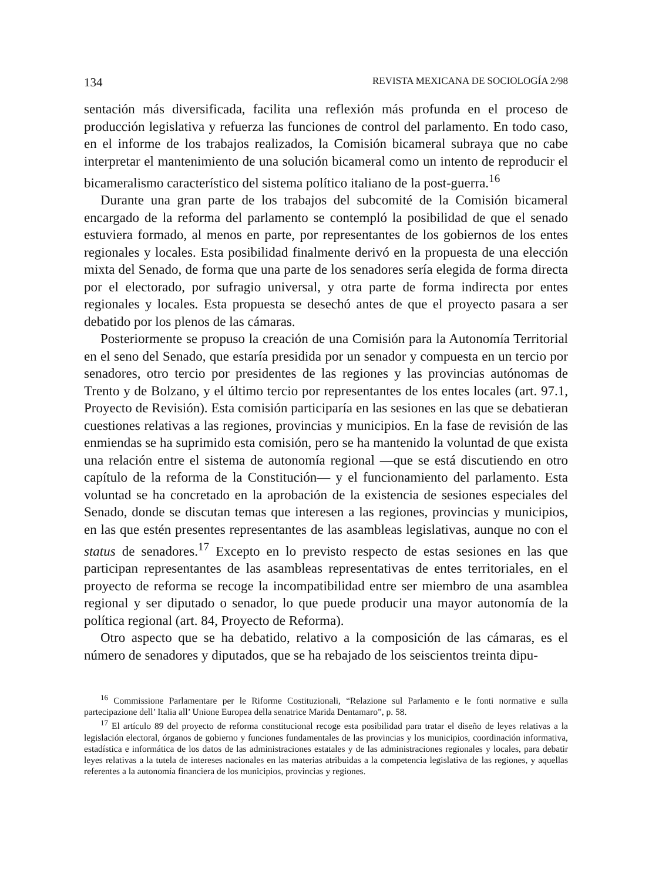134 REVISTA MEXICANA DE SOCIOLOGÍA 2/98
sentación más diversificada, facilita una reflexión más profunda en el proceso de producción legislativa y refuerza las funciones de control del parlamento. En todo caso, en el informe de los trabajos realizados, la Comisión bicameral subraya que no cabe interpretar el mantenimiento de una solución bicameral como un intento de reproducir el bicameralismo característico del sistema político italiano de la post-guerra.<sup>16</sup>
Durante una gran parte de los trabajos del subcomité de la Comisión bicameral encargado de la reforma del parlamento se contempló la posibilidad de que el senado estuviera formado, al menos en parte, por representantes de los gobiernos de los entes regionales y locales. Esta posibilidad finalmente derivó en la propuesta de una elección mixta del Senado, de forma que una parte de los senadores sería elegida de forma directa por el electorado, por sufragio universal, y otra parte de forma indirecta por entes regionales y locales. Esta propuesta se desechó antes de que el proyecto pasara a ser debatido por los plenos de las cámaras.
Posteriormente se propuso la creación de una Comisión para la Autonomía Territorial en el seno del Senado, que estaría presidida por un senador y compuesta en un tercio por senadores, otro tercio por presidentes de las regiones y las provincias autónomas de Trento y de Bolzano, y el último tercio por representantes de los entes locales (art. 97.1, Proyecto de Revisión). Esta comisión participaría en las sesiones en las que se debatieran cuestiones relativas a las regiones, provincias y municipios. En la fase de revisión de las enmiendas se ha suprimido esta comisión, pero se ha mantenido la voluntad de que exista una relación entre el sistema de autonomía regional —que se está discutiendo en otro capítulo de la reforma de la Constitución— y el funcionamiento del parlamento. Esta voluntad se ha concretado en la aprobación de la existencia de sesiones especiales del Senado, donde se discutan temas que interesen a las regiones, provincias y municipios, en las que estén presentes representantes de las asambleas legislativas, aunque no con el status de senadores.<sup>17</sup> Excepto en lo previsto respecto de estas sesiones en las que participan representantes de las asambleas representativas de entes territoriales, en el proyecto de reforma se recoge la incompatibilidad entre ser miembro de una asamblea regional y ser diputado o senador, lo que puede producir una mayor autonomía de la política regional (art. 84, Proyecto de Reforma).
Otro aspecto que se ha debatido, relativo a la composición de las cámaras, es el número de senadores y diputados, que se ha rebajado de los seiscientos treinta dipu-
<sup>16</sup> Commissione Parlamentare per le Riforme Costituzionali, “Relazione sul Parlamento e le fonti normative e sulla partecipazione dell’ Italia all’ Unione Europea della senatrice Marida Dentamaro”, p. 58.
<sup>17</sup> El artículo 89 del proyecto de reforma constitucional recoge esta posibilidad para tratar el diseño de leyes relativas a la legislación electoral, órganos de gobierno y funciones fundamentales de las provincias y los municipios, coordinación informativa, estadística e informática de los datos de las administraciones estatales y de las administraciones regionales y locales, para debatir leyes relativas a la tutela de intereses nacionales en las materias atribuidas a la competencia legislativa de las regiones, y aquellas referentes a la autonomía financiera de los municipios, provincias y regiones.